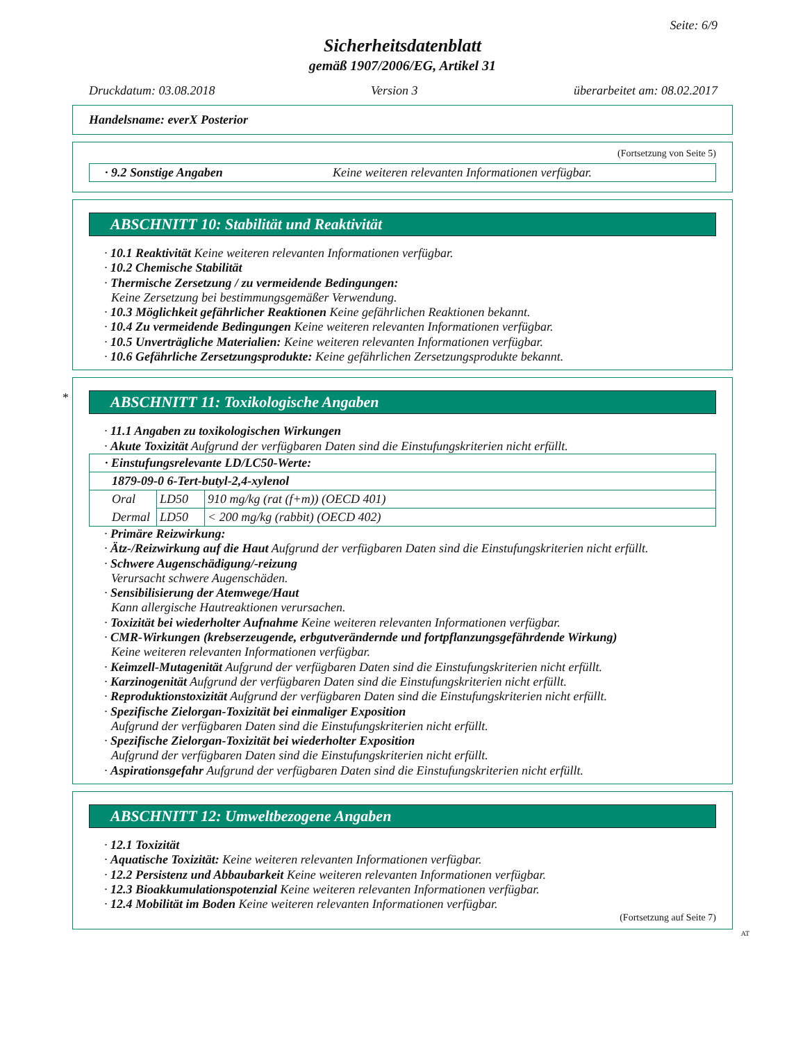Seite: 6/9
Sicherheitsdatenblatt
gemäß 1907/2006/EG, Artikel 31
Druckdatum: 03.08.2018 Version 3 überarbeitet am: 08.02.2017
Handelsname: everX Posterior
(Fortsetzung von Seite 5)
| · 9.2 Sonstige Angaben | Keine weiteren relevanten Informationen verfügbar. |
ABSCHNITT 10: Stabilität und Reaktivität
· 10.1 Reaktivität Keine weiteren relevanten Informationen verfügbar.
· 10.2 Chemische Stabilität
· Thermische Zersetzung / zu vermeidende Bedingungen:
Keine Zersetzung bei bestimmungsgemäßer Verwendung.
· 10.3 Möglichkeit gefährlicher Reaktionen Keine gefährlichen Reaktionen bekannt.
· 10.4 Zu vermeidende Bedingungen Keine weiteren relevanten Informationen verfügbar.
· 10.5 Unverträgliche Materialien: Keine weiteren relevanten Informationen verfügbar.
· 10.6 Gefährliche Zersetzungsprodukte: Keine gefährlichen Zersetzungsprodukte bekannt.
*
ABSCHNITT 11: Toxikologische Angaben
· 11.1 Angaben zu toxikologischen Wirkungen
· Akute Toxizität Aufgrund der verfügbaren Daten sind die Einstufungskriterien nicht erfüllt.
| · Einstufungsrelevante LD/LC50-Werte: | | |
| 1879-09-0 6-Tert-butyl-2,4-xylenol | | |
| Oral | LD50 | 910 mg/kg (rat (f+m)) (OECD 401) |
| Dermal | LD50 | < 200 mg/kg (rabbit) (OECD 402) |
· Primäre Reizwirkung:
· Ätz-/Reizwirkung auf die Haut Aufgrund der verfügbaren Daten sind die Einstufungskriterien nicht erfüllt.
· Schwere Augenschädigung/-reizung
Verursacht schwere Augenschäden.
· Sensibilisierung der Atemwege/Haut
Kann allergische Hautreaktionen verursachen.
· Toxizität bei wiederholter Aufnahme Keine weiteren relevanten Informationen verfügbar.
· CMR-Wirkungen (krebserzeugende, erbgutverändernde und fortpflanzungsgefährdende Wirkung)
Keine weiteren relevanten Informationen verfügbar.
· Keimzell-Mutagenität Aufgrund der verfügbaren Daten sind die Einstufungskriterien nicht erfüllt.
· Karzinogenität Aufgrund der verfügbaren Daten sind die Einstufungskriterien nicht erfüllt.
· Reproduktionstoxizität Aufgrund der verfügbaren Daten sind die Einstufungskriterien nicht erfüllt.
· Spezifische Zielorgan-Toxizität bei einmaliger Exposition
Aufgrund der verfügbaren Daten sind die Einstufungskriterien nicht erfüllt.
· Spezifische Zielorgan-Toxizität bei wiederholter Exposition
Aufgrund der verfügbaren Daten sind die Einstufungskriterien nicht erfüllt.
· Aspirationsgefahr Aufgrund der verfügbaren Daten sind die Einstufungskriterien nicht erfüllt.
ABSCHNITT 12: Umweltbezogene Angaben
· 12.1 Toxizität
· Aquatische Toxizität: Keine weiteren relevanten Informationen verfügbar.
· 12.2 Persistenz und Abbaubarkeit Keine weiteren relevanten Informationen verfügbar.
· 12.3 Bioakkumulationspotenzial Keine weiteren relevanten Informationen verfügbar.
· 12.4 Mobilität im Boden Keine weiteren relevanten Informationen verfügbar.
(Fortsetzung auf Seite 7)
AT